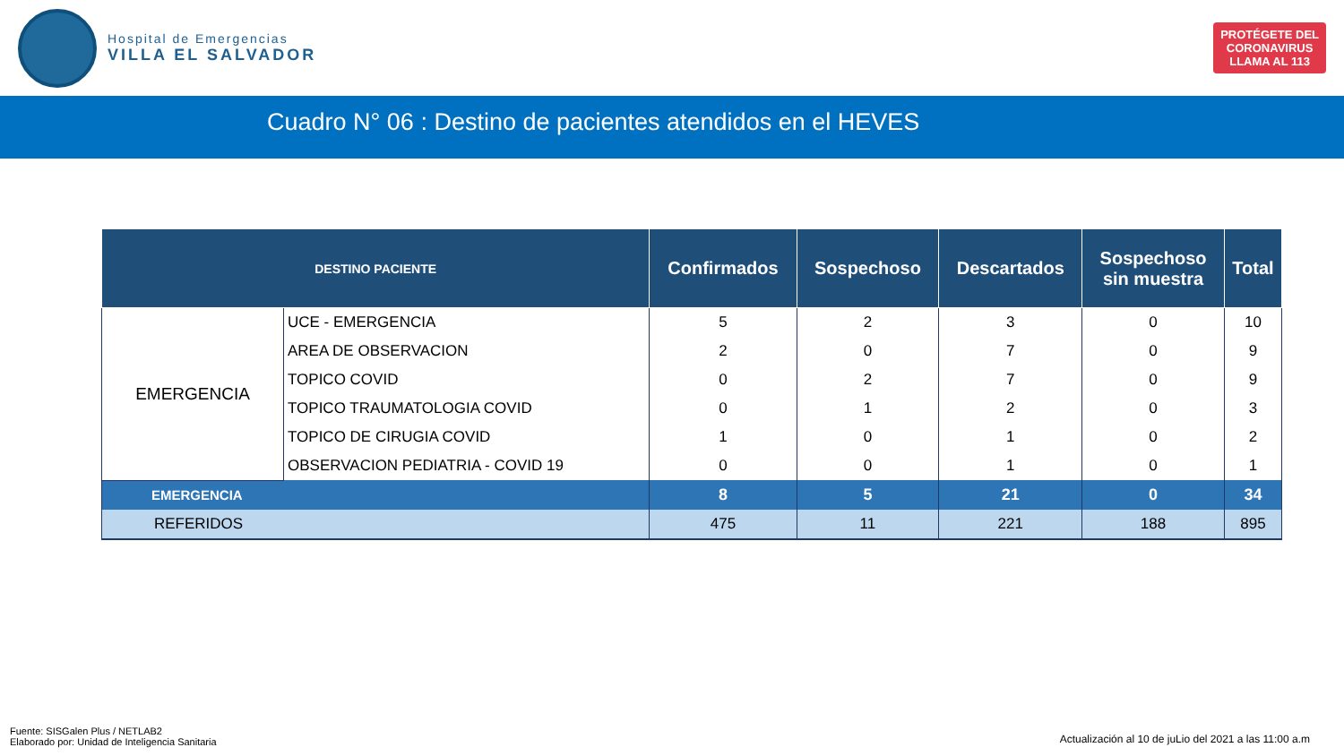Hospital de Emergencias
VILLA EL SALVADOR
PROTÉGETE DEL
CORONAVIRUS
LLAMA AL 113
Cuadro N° 06 : Destino de pacientes atendidos en el HEVES
| DESTINO PACIENTE | | Confirmados | Sospechoso | Descartados | Sospechoso sin muestra | Total |
| --- | --- | --- | --- | --- | --- | --- |
| EMERGENCIA | UCE - EMERGENCIA | 5 | 2 | 3 | 0 | 10 |
| | AREA DE OBSERVACION | 2 | 0 | 7 | 0 | 9 |
| | TOPICO COVID | 0 | 2 | 7 | 0 | 9 |
| | TOPICO TRAUMATOLOGIA COVID | 0 | 1 | 2 | 0 | 3 |
| | TOPICO DE CIRUGIA COVID | 1 | 0 | 1 | 0 | 2 |
| | OBSERVACION PEDIATRIA - COVID 19 | 0 | 0 | 1 | 0 | 1 |
| EMERGENCIA | | 8 | 5 | 21 | 0 | 34 |
| REFERIDOS | | 475 | 11 | 221 | 188 | 895 |
Fuente: SISGalen Plus / NETLAB2
Elaborado por: Unidad de Inteligencia Sanitaria
Actualización al 10 de juLio del 2021 a las 11:00 a.m